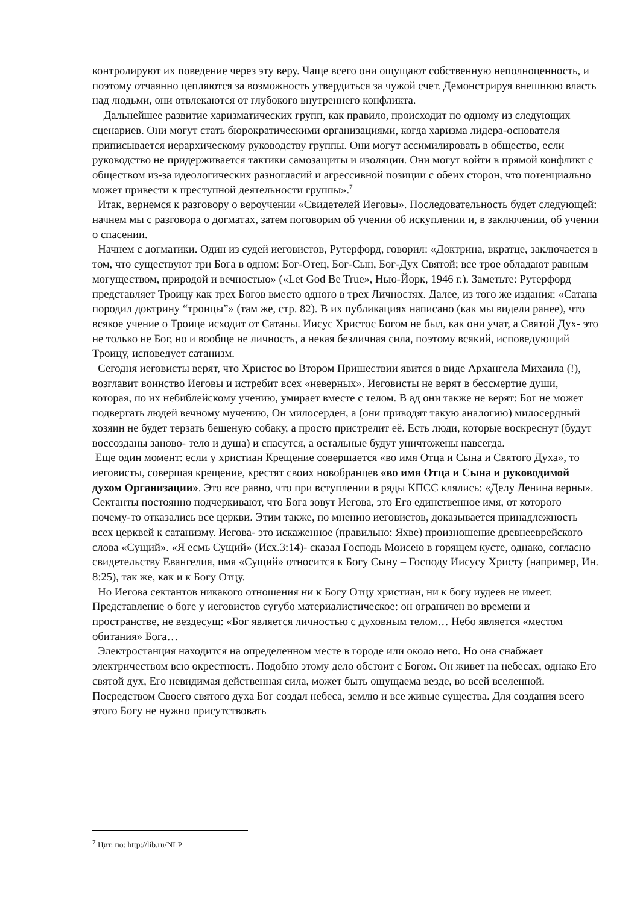контролируют их поведение через эту веру. Чаще всего они ощущают собственную неполноценность, и поэтому отчаянно цепляются за возможность утвердиться за чужой счет. Демонстрируя внешнюю власть над людьми, они отвлекаются от глубокого внутреннего конфликта.
Дальнейшее развитие харизматических групп, как правило, происходит по одному из следующих сценариев. Они могут стать бюрократическими организациями, когда харизма лидера-основателя приписывается иерархическому руководству группы. Они могут ассимилировать в общество, если руководство не придерживается тактики самозащиты и изоляции. Они могут войти в прямой конфликт с обществом из-за идеологических разногласий и агрессивной позиции с обеих сторон, что потенциально может привести к преступной деятельности группы».<sup>7</sup>
Итак, вернемся к разговору о вероучении «Свидетелей Иеговы». Последовательность будет следующей: начнем мы с разговора о догматах, затем поговорим об учении об искуплении и, в заключении, об учении о спасении.
Начнем с догматики. Один из судей иеговистов, Рутерфорд, говорил: «Доктрина, вкратце, заключается в том, что существуют три Бога в одном: Бог-Отец, Бог-Сын, Бог-Дух Святой; все трое обладают равным могуществом, природой и вечностью» («Let God Be True», Нью-Йорк, 1946 г.). Заметьте: Рутерфорд представляет Троицу как трех Богов вместо одного в трех Личностях. Далее, из того же издания: «Сатана породил доктрину “троицы”» (там же, стр. 82). В их публикациях написано (как мы видели ранее), что всякое учение о Троице исходит от Сатаны. Иисус Христос Богом не был, как они учат, а Святой Дух- это не только не Бог, но и вообще не личность, а некая безличная сила, поэтому всякий, исповедующий Троицу, исповедует сатанизм.
Сегодня иеговисты верят, что Христос во Втором Пришествии явится в виде Архангела Михаила (!), возглавит воинство Иеговы и истребит всех «неверных». Иеговисты не верят в бессмертие души, которая, по их небиблейскому учению, умирает вместе с телом. В ад они также не верят: Бог не может подвергать людей вечному мучению, Он милосерден, а (они приводят такую аналогию) милосердный хозяин не будет терзать бешеную собаку, а просто пристрелит её. Есть люди, которые воскреснут (будут воссозданы заново- тело и душа) и спасутся, а остальные будут уничтожены навсегда.
Еще один момент: если у христиан Крещение совершается «во имя Отца и Сына и Святого Духа», то иеговисты, совершая крещение, крестят своих новобранцев «во имя Отца и Сына и руководимой духом Организации». Это все равно, что при вступлении в ряды КПСС клялись: «Делу Ленина верны». Сектанты постоянно подчеркивают, что Бога зовут Иегова, это Его единственное имя, от которого почему-то отказались все церкви. Этим также, по мнению иеговистов, доказывается принадлежность всех церквей к сатанизму. Иегова- это искаженное (правильно: Яхве) произношение древнееврейского слова «Сущий». «Я есмь Сущий» (Исх.3:14)- сказал Господь Моисею в горящем кусте, однако, согласно свидетельству Евангелия, имя «Сущий» относится к Богу Сыну – Господу Иисусу Христу (например, Ин. 8:25), так же, как и к Богу Отцу.
Но Иегова сектантов никакого отношения ни к Богу Отцу христиан, ни к богу иудеев не имеет. Представление о боге у иеговистов сугубо материалистическое: он ограничен во времени и пространстве, не вездесущ: «Бог является личностью с духовным телом… Небо является «местом обитания» Бога…
Электростанция находится на определенном месте в городе или около него. Но она снабжает электричеством всю окрестность. Подобно этому дело обстоит с Богом. Он живет на небесах, однако Его святой дух, Его невидимая действенная сила, может быть ощущаема везде, во всей вселенной. Посредством Своего святого духа Бог создал небеса, землю и все живые существа. Для создания всего этого Богу не нужно присутствовать
<sup>7</sup> Цит. по: http://lib.ru/NLP